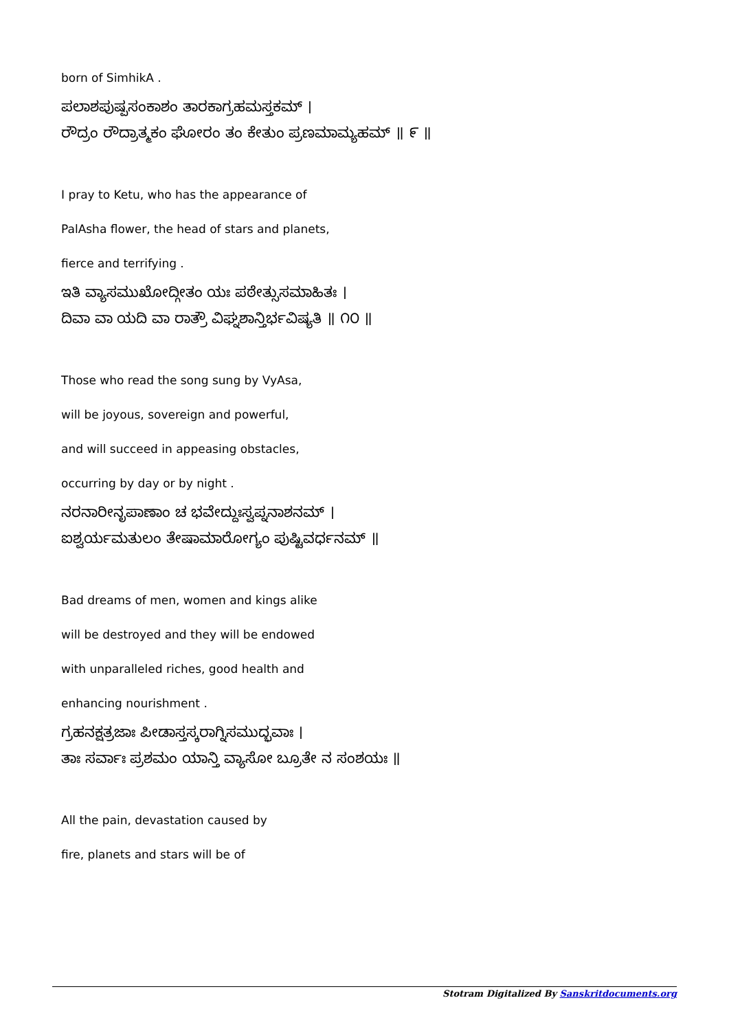born of SimhikA .
ಪಲಾಶಪುಷ್ಪಸಂಕಾಶಂ ತಾರಕಾಗ್ರಹಮಸ್ತಕಮ್ ।
ರೌದ್ರಂ ರೌದ್ರಾತ್ಮಕಂ ಘೋರಂ ತಂ ಕೇತುಂ ಪ್ರಣಮಾಮ್ಯಹಮ್ ॥ ೯ ॥
I pray to Ketu, who has the appearance of
PalAsha flower, the head of stars and planets,
fierce and terrifying .
ಇತಿ ವ್ಯಾಸಮುಖೋದ್ಗೀತಂ ಯಃ ಪಠೇತ್ಸುಸಮಾಹಿತಃ ।
ದಿವಾ ವಾ ಯದಿ ವಾ ರಾತ್ರೌ ವಿಘ್ನಶಾನ್ತಿರ್ಭವಿಷ್ಯತಿ ॥ ೧೦ ॥
Those who read the song sung by VyAsa,
will be joyous, sovereign and powerful,
and will succeed in appeasing obstacles,
occurring by day or by night .
ನರನಾರೀನೃಪಾಣಾಂ ಚ ಭವೇದ್ದುಃಸ್ವಪ್ನನಾಶನಮ್ ।
ಐಶ್ವರ್ಯಮತುಲಂ ತೇಷಾಮಾರೋಗ್ಯಂ ಪುಷ್ಟಿವರ್ಧನಮ್ ॥
Bad dreams of men, women and kings alike
will be destroyed and they will be endowed
with unparalleled riches, good health and
enhancing nourishment .
ಗ್ರಹನಕ್ಷತ್ರಜಾಃ ಪೀಡಾಸ್ತಸ್ಕರಾಗ್ನಿಸಮುದ್ಭವಾಃ ।
ತಾಃ ಸರ್ವಾಃ ಪ್ರಶಮಂ ಯಾನ್ತಿ ವ್ಯಾಸೋ ಬ್ರೂತೇ ನ ಸಂಶಯಃ ॥
All the pain, devastation caused by
fire, planets and stars will be of
Stotram Digitalized By Sanskritdocuments.org